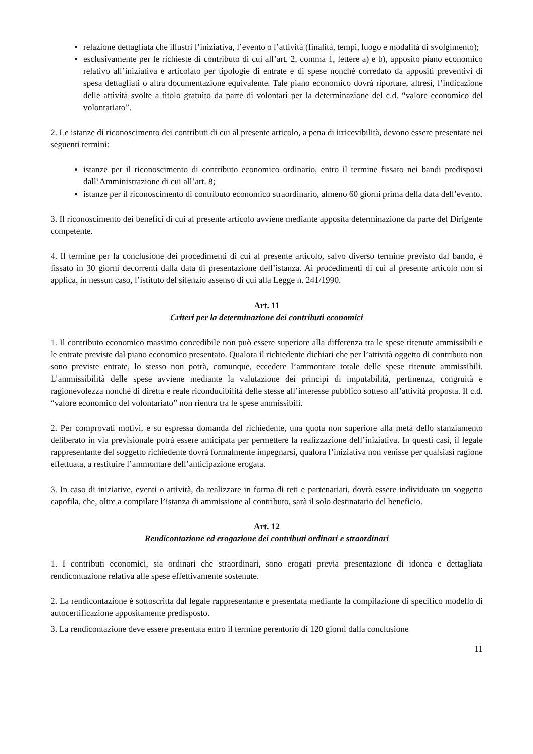relazione dettagliata che illustri l’iniziativa, l’evento o l’attività (finalità, tempi, luogo e modalità di svolgimento);
esclusivamente per le richieste di contributo di cui all’art. 2, comma 1, lettere a) e b), apposito piano economico relativo all’iniziativa e articolato per tipologie di entrate e di spese nonché corredato da appositi preventivi di spesa dettagliati o altra documentazione equivalente. Tale piano economico dovrà riportare, altresì, l’indicazione delle attività svolte a titolo gratuito da parte di volontari per la determinazione del c.d. “valore economico del volontariato”.
2. Le istanze di riconoscimento dei contributi di cui al presente articolo, a pena di irricevibilità, devono essere presentate nei seguenti termini:
istanze per il riconoscimento di contributo economico ordinario, entro il termine fissato nei bandi predisposti dall’Amministrazione di cui all’art. 8;
istanze per il riconoscimento di contributo economico straordinario, almeno 60 giorni prima della data dell’evento.
3. Il riconoscimento dei benefici di cui al presente articolo avviene mediante apposita determinazione da parte del Dirigente competente.
4. Il termine per la conclusione dei procedimenti di cui al presente articolo, salvo diverso termine previsto dal bando, è fissato in 30 giorni decorrenti dalla data di presentazione dell’istanza. Ai procedimenti di cui al presente articolo non si applica, in nessun caso, l’istituto del silenzio assenso di cui alla Legge n. 241/1990.
Art. 11
Criteri per la determinazione dei contributi economici
1. Il contributo economico massimo concedibile non può essere superiore alla differenza tra le spese ritenute ammissibili e le entrate previste dal piano economico presentato. Qualora il richiedente dichiari che per l’attività oggetto di contributo non sono previste entrate, lo stesso non potrà, comunque, eccedere l’ammontare totale delle spese ritenute ammissibili. L’ammissibilità delle spese avviene mediante la valutazione dei principi di imputabilità, pertinenza, congruità e ragionevolezza nonché di diretta e reale riconducibilità delle stesse all’interesse pubblico sotteso all’attività proposta. Il c.d. “valore economico del volontariato” non rientra tra le spese ammissibili.
2. Per comprovati motivi, e su espressa domanda del richiedente, una quota non superiore alla metà dello stanziamento deliberato in via previsionale potrà essere anticipata per permettere la realizzazione dell’iniziativa. In questi casi, il legale rappresentante del soggetto richiedente dovrà formalmente impegnarsi, qualora l’iniziativa non venisse per qualsiasi ragione effettuata, a restituire l’ammontare dell’anticipazione erogata.
3. In caso di iniziative, eventi o attività, da realizzare in forma di reti e partenariati, dovrà essere individuato un soggetto capofila, che, oltre a compilare l’istanza di ammissione al contributo, sarà il solo destinatario del beneficio.
Art. 12
Rendicontazione ed erogazione dei contributi ordinari e straordinari
1. I contributi economici, sia ordinari che straordinari, sono erogati previa presentazione di idonea e dettagliata rendicontazione relativa alle spese effettivamente sostenute.
2. La rendicontazione è sottoscritta dal legale rappresentante e presentata mediante la compilazione di specifico modello di autocertificazione appositamente predisposto.
3. La rendicontazione deve essere presentata entro il termine perentorio di 120 giorni dalla conclusione
11